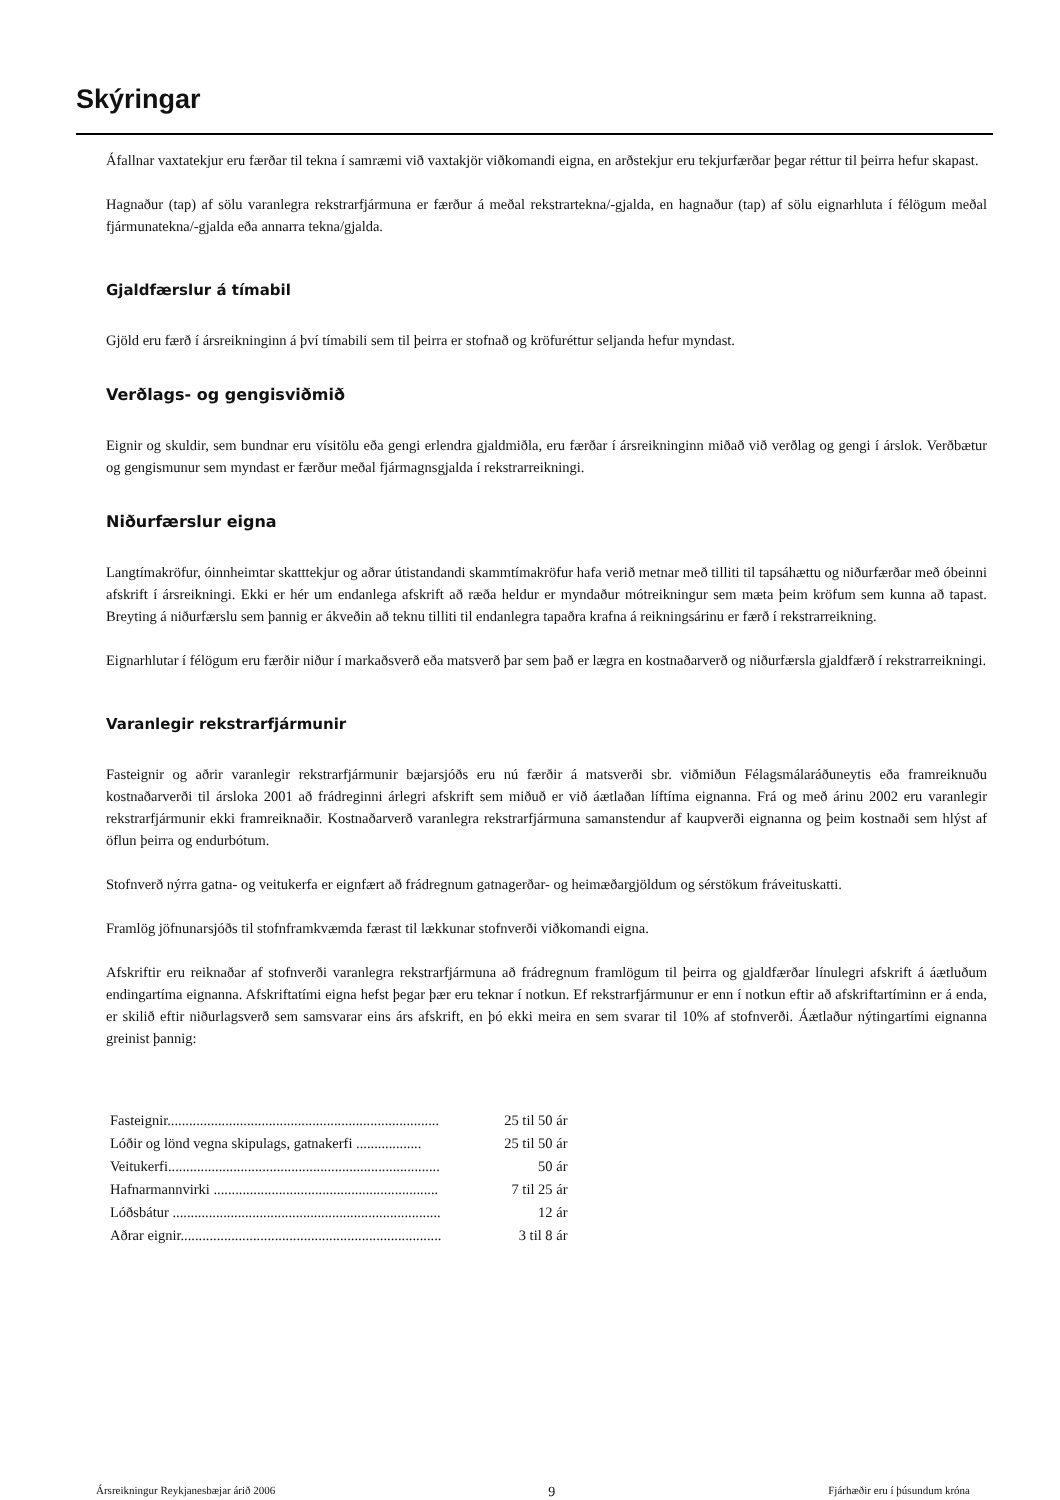Skýringar
Áfallnar vaxtatekjur eru færðar til tekna í samræmi við vaxtakjör viðkomandi eigna, en arðstekjur eru tekjurfærðar þegar réttur til þeirra hefur skapast.
Hagnaður (tap) af sölu varanlegra rekstrarfjármuna er færður á meðal rekstrartekna/-gjalda, en hagnaður (tap) af sölu eignarhluta í félögum meðal fjármunatekna/-gjalda eða annarra tekna/gjalda.
Gjaldfærslur á tímabil
Gjöld eru færð í ársreikninginn á því tímabili sem til þeirra er stofnað og kröfuréttur seljanda hefur myndast.
Verðlags- og gengisviðmið
Eignir og skuldir, sem bundnar eru vísitölu eða gengi erlendra gjaldmiðla, eru færðar í ársreikninginn miðað við verðlag og gengi í árslok. Verðbætur og gengismunur sem myndast er færður meðal fjármagnsgjalda í rekstrarreikningi.
Niðurfærslur eigna
Langtímakröfur, óinnheimtar skatttekjur og aðrar útistandandi skammtímakröfur hafa verið metnar með tilliti til tapsáhættu og niðurfærðar með óbeinni afskrift í ársreikningi. Ekki er hér um endanlega afskrift að ræða heldur er myndaður mótreikningur sem mæta þeim kröfum sem kunna að tapast. Breyting á niðurfærslu sem þannig er ákveðin að teknu tilliti til endanlegra tapaðra krafna á reikningsárinu er færð í rekstrarreikning.
Eignarhlutar í félögum eru færðir niður í markaðsverð eða matsverð þar sem það er lægra en kostnaðarverð og niðurfærsla gjaldfærð í rekstrarreikningi.
Varanlegir rekstrarfjármunir
Fasteignir og aðrir varanlegir rekstrarfjármunir bæjarsjóðs eru nú færðir á matsverði sbr. viðmiðun Félagsmálaráðuneytis eða framreiknuðu kostnaðarverði til ársloka 2001 að frádreginni árlegri afskrift sem miðuð er við áætlaðan líftíma eignanna. Frá og með árinu 2002 eru varanlegir rekstrarfjármunir ekki framreiknaðir. Kostnaðarverð varanlegra rekstrarfjármuna samanstendur af kaupverði eignanna og þeim kostnaði sem hlýst af öflun þeirra og endurbótum.
Stofnverð nýrra gatna- og veitukerfa er eignfært að frádregnum gatnagerðar- og heimæðargjöldum og sérstökum fráveituskatti.
Framlög jöfnunarsjóðs til stofnframkvæmda færast til lækkunar stofnverði viðkomandi eigna.
Afskriftir eru reiknaðar af stofnverði varanlegra rekstrarfjármuna að frádregnum framlögum til þeirra og gjaldfærðar línulegri afskrift á áætluðum endingartíma eignanna. Afskriftatími eigna hefst þegar þær eru teknar í notkun. Ef rekstrarfjármunur er enn í notkun eftir að afskriftartíminn er á enda, er skilið eftir niðurlagsverð sem samsvarar eins árs afskrift, en þó ekki meira en sem svarar til 10% af stofnverði. Áætlaður nýtingartími eignanna greinist þannig:
| Fasteignir........................................................................... | 25 til 50 ár |
| Lóðir og lönd vegna skipulags, gatnakerfi .................. | 25 til 50 ár |
| Veitukerfi........................................................................... | 50 ár |
| Hafnarmannvirki .............................................................. | 7 til 25 ár |
| Lóðsbátur .......................................................................... | 12 ár |
| Aðrar eignir........................................................................ | 3 til 8 ár |
Ársreikningur Reykjanesbæjar árið 2006 9 Fjárhæðir eru í þúsundum króna